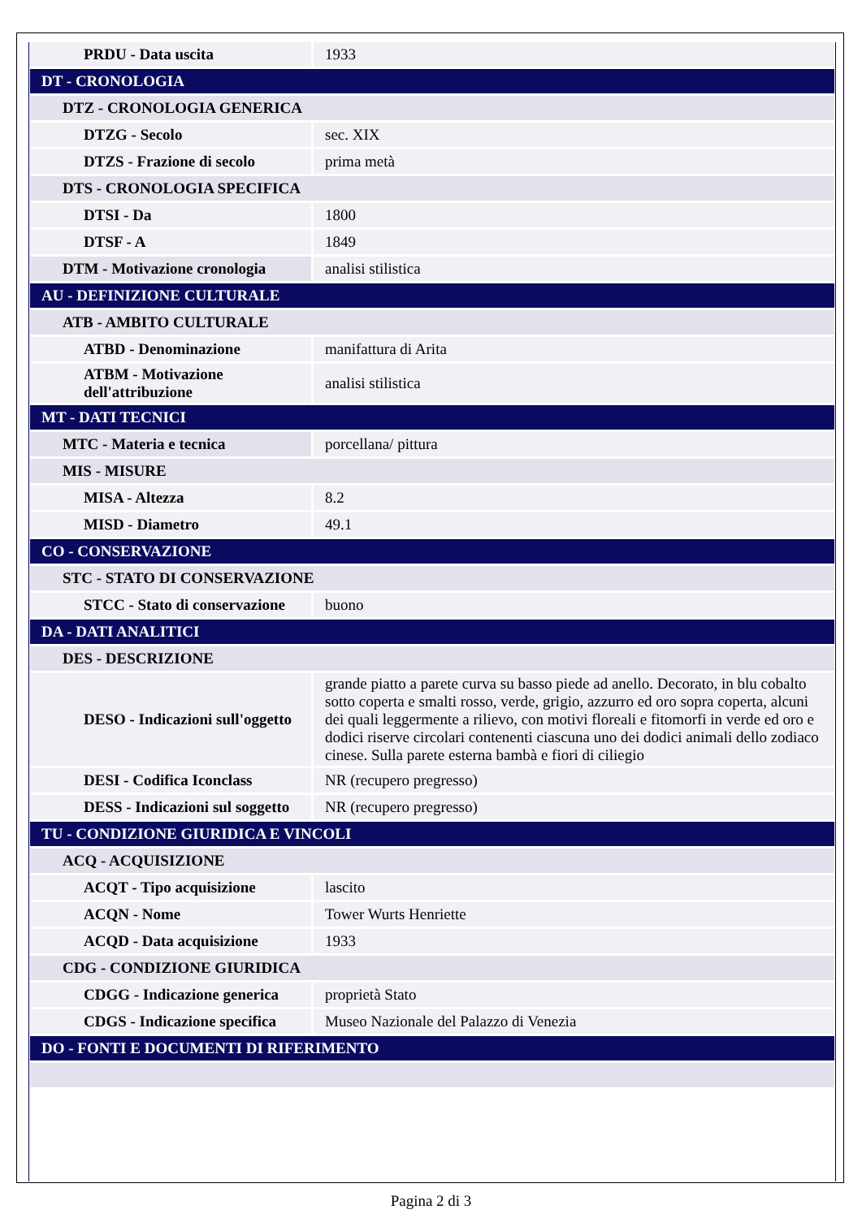| PRDU - Data uscita | 1933 |
| DT - CRONOLOGIA | |
| DTZ - CRONOLOGIA GENERICA | |
| DTZG - Secolo | sec. XIX |
| DTZS - Frazione di secolo | prima metà |
| DTS - CRONOLOGIA SPECIFICA | |
| DTSI - Da | 1800 |
| DTSF - A | 1849 |
| DTM - Motivazione cronologia | analisi stilistica |
| AU - DEFINIZIONE CULTURALE | |
| ATB - AMBITO CULTURALE | |
| ATBD - Denominazione | manifattura di Arita |
| ATBM - Motivazione dell'attribuzione | analisi stilistica |
| MT - DATI TECNICI | |
| MTC - Materia e tecnica | porcellana/ pittura |
| MIS - MISURE | |
| MISA - Altezza | 8.2 |
| MISD - Diametro | 49.1 |
| CO - CONSERVAZIONE | |
| STC - STATO DI CONSERVAZIONE | |
| STCC - Stato di conservazione | buono |
| DA - DATI ANALITICI | |
| DES - DESCRIZIONE | |
| DESO - Indicazioni sull'oggetto | grande piatto a parete curva su basso piede ad anello. Decorato, in blu cobalto sotto coperta e smalti rosso, verde, grigio, azzurro ed oro sopra coperta, alcuni dei quali leggermente a rilievo, con motivi floreali e fitomorfi in verde ed oro e dodici riserve circolari contenenti ciascuna uno dei dodici animali dello zodiaco cinese. Sulla parete esterna bambà e fiori di ciliegio |
| DESI - Codifica Iconclass | NR (recupero pregresso) |
| DESS - Indicazioni sul soggetto | NR (recupero pregresso) |
| TU - CONDIZIONE GIURIDICA E VINCOLI | |
| ACQ - ACQUISIZIONE | |
| ACQT - Tipo acquisizione | lascito |
| ACQN - Nome | Tower Wurts Henriette |
| ACQD - Data acquisizione | 1933 |
| CDG - CONDIZIONE GIURIDICA | |
| CDGG - Indicazione generica | proprietà Stato |
| CDGS - Indicazione specifica | Museo Nazionale del Palazzo di Venezia |
| DO - FONTI E DOCUMENTI DI RIFERIMENTO | |
Pagina 2 di 3